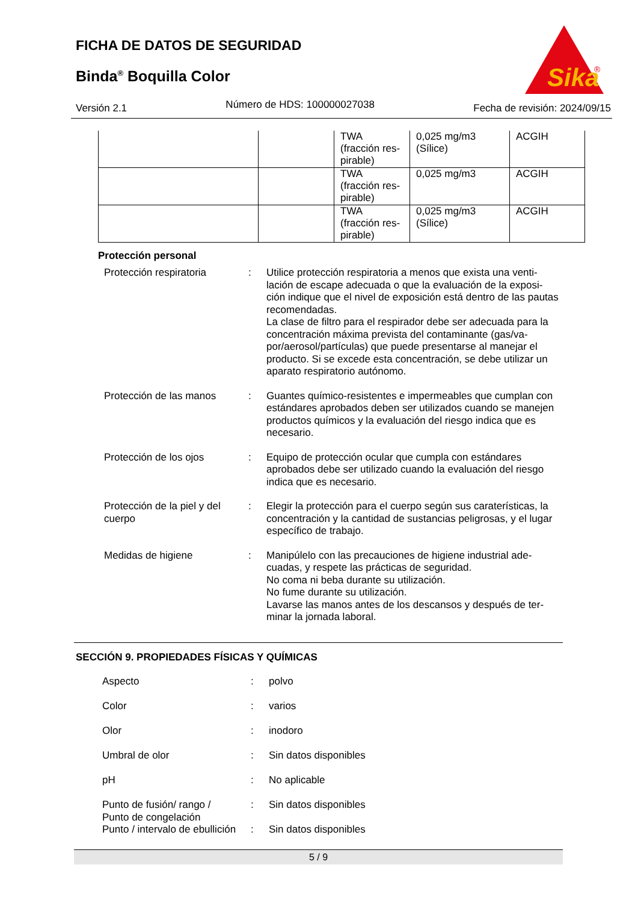FICHA DE DATOS DE SEGURIDAD
Binda<sup>®</sup> Boquilla Color
Sika
®
Versión 2.1 Número de HDS: 100000027038 Fecha de revisión: 2024/09/15
| | | TWA (fracción res- pirable) | 0,025 mg/m3 (Sílice) | ACGIH |
| | | TWA (fracción res- pirable) | 0,025 mg/m3 | ACGIH |
| | | TWA (fracción res- pirable) | 0,025 mg/m3 (Sílice) | ACGIH |
Protección personal
Protección respiratoria : Utilice protección respiratoria a menos que exista una venti-lación de escape adecuada o que la evaluación de la exposi-ción indique que el nivel de exposición está dentro de las pautas recomendadas.
La clase de filtro para el respirador debe ser adecuada para la concentración máxima prevista del contaminante (gas/va-por/aerosol/partículas) que puede presentarse al manejar el producto. Si se excede esta concentración, se debe utilizar un aparato respiratorio autónomo.
Protección de las manos : Guantes químico-resistentes e impermeables que cumplan con estándares aprobados deben ser utilizados cuando se manejen productos químicos y la evaluación del riesgo indica que es necesario.
Protección de los ojos : Equipo de protección ocular que cumpla con estándares aprobados debe ser utilizado cuando la evaluación del riesgo indica que es necesario.
Protección de la piel y del cuerpo
: Elegir la protección para el cuerpo según sus caraterísticas, la concentración y la cantidad de sustancias peligrosas, y el lugar específico de trabajo.
Medidas de higiene : Manipúlelo con las precauciones de higiene industrial ade-cuadas, y respete las prácticas de seguridad.
No coma ni beba durante su utilización.
No fume durante su utilización.
Lavarse las manos antes de los descansos y después de ter-minar la jornada laboral.
SECCIÓN 9. PROPIEDADES FÍSICAS Y QUÍMICAS
Aspecto : polvo
Color : varios
Olor : inodoro
Umbral de olor : Sin datos disponibles
pH : No aplicable
Punto de fusión/ rango /
Punto de congelación
: Sin datos disponibles
Punto / intervalo de ebullición
: Sin datos disponibles
5 / 9